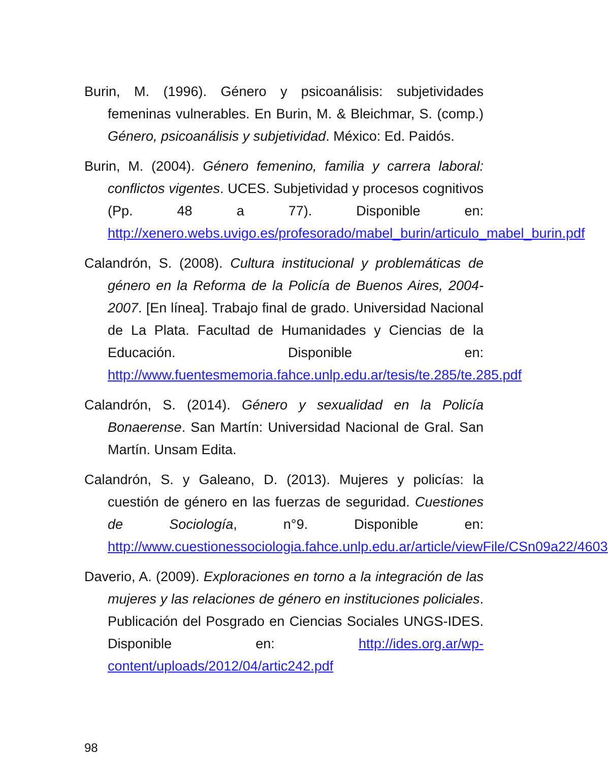Burin, M. (1996). Género y psicoanálisis: subjetividades femeninas vulnerables. En Burin, M. & Bleichmar, S. (comp.) Género, psicoanálisis y subjetividad. México: Ed. Paidós.
Burin, M. (2004). Género femenino, familia y carrera laboral: conflictos vigentes. UCES. Subjetividad y procesos cognitivos (Pp. 48 a 77). Disponible en: http://xenero.webs.uvigo.es/profesorado/mabel_burin/articulo_mabel_burin.pdf
Calandrón, S. (2008). Cultura institucional y problemáticas de género en la Reforma de la Policía de Buenos Aires, 2004-2007. [En línea]. Trabajo final de grado. Universidad Nacional de La Plata. Facultad de Humanidades y Ciencias de la Educación. Disponible en: http://www.fuentesmemoria.fahce.unlp.edu.ar/tesis/te.285/te.285.pdf
Calandrón, S. (2014). Género y sexualidad en la Policía Bonaerense. San Martín: Universidad Nacional de Gral. San Martín. Unsam Edita.
Calandrón, S. y Galeano, D. (2013). Mujeres y policías: la cuestión de género en las fuerzas de seguridad. Cuestiones de Sociología, n°9. Disponible en: http://www.cuestionessociologia.fahce.unlp.edu.ar/article/viewFile/CSn09a22/4603
Daverio, A. (2009). Exploraciones en torno a la integración de las mujeres y las relaciones de género en instituciones policiales. Publicación del Posgrado en Ciencias Sociales UNGS-IDES. Disponible en: http://ides.org.ar/wp-content/uploads/2012/04/artic242.pdf
98